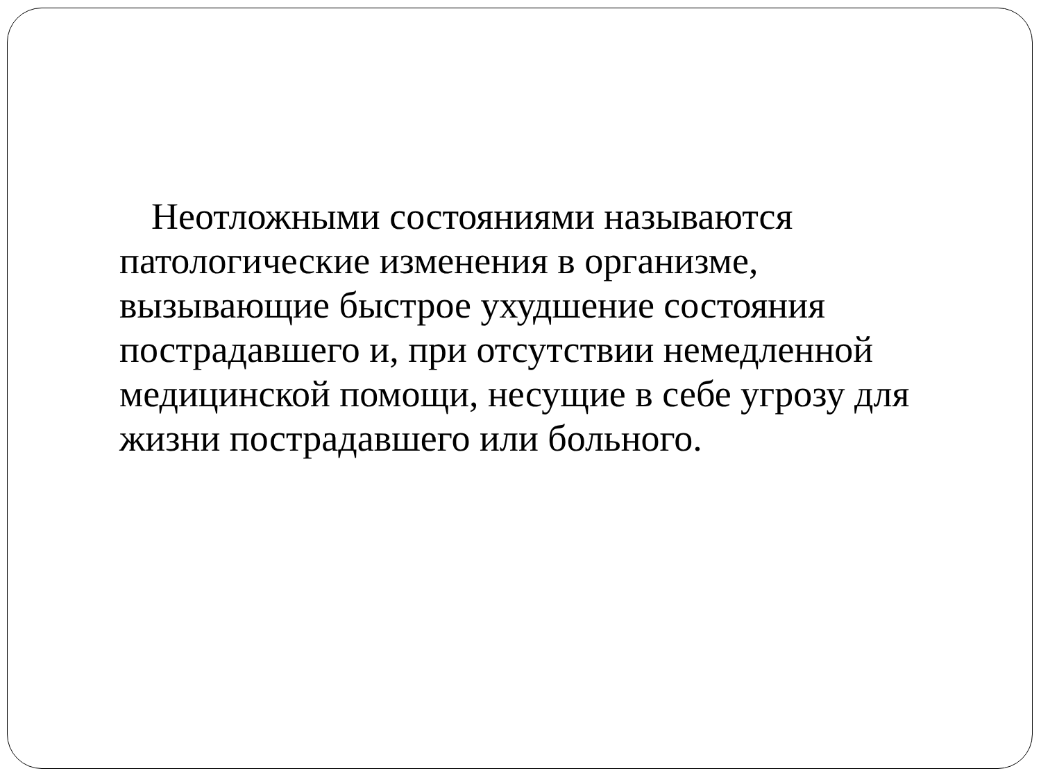Неотложными состояниями называются патологические изменения в организме, вызывающие быстрое ухудшение состояния пострадавшего и, при отсутствии немедленной медицинской помощи, несущие в себе угрозу для жизни пострадавшего или больного.